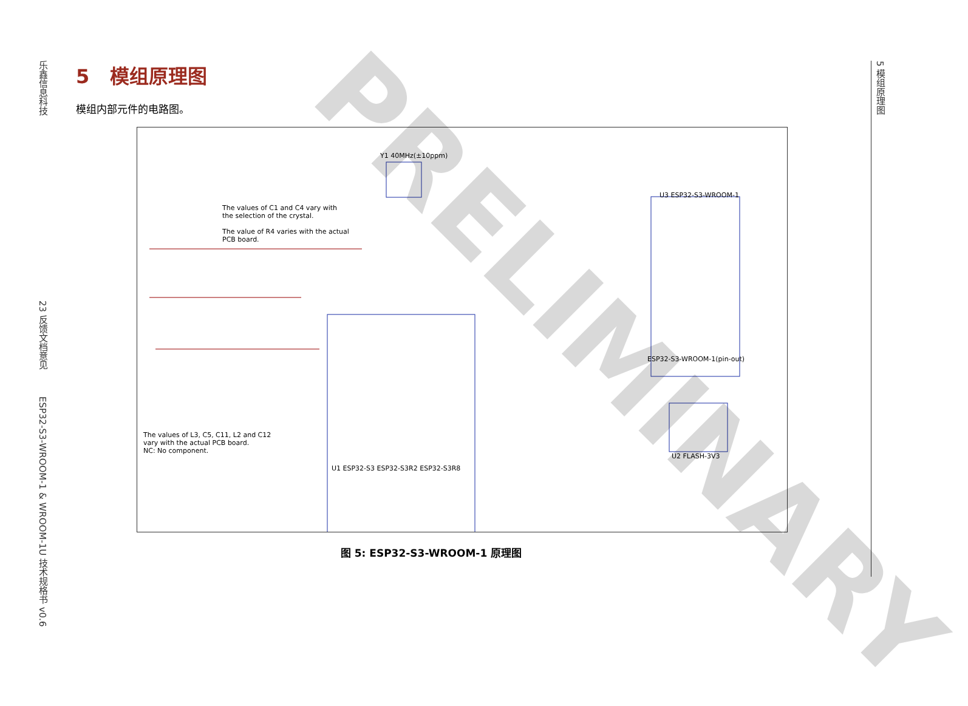乐鑫信息科技 23 反馈文档意见 ESP32-S3-WROOM-1 & WROOM-1U 技术规格书 v0.6
5 模组原理图
5 模组原理图
模组内部元件的电路图。
The values of C1 and C4 vary with
the selection of the crystal.
The value of R4 varies with the actual
PCB board.
The values of L3, C5, C11, L2 and C12
vary with the actual PCB board.
NC: No component.
ESP32-S3-WROOM-1(pin-out)
U1 ESP32-S3 ESP32-S3R2 ESP32-S3R8
U2 FLASH-3V3
U3 ESP32-S3-WROOM-1
Y1 40MHz(±10ppm)
图 5: ESP32-S3-WROOM-1 原理图
PRELIMINARY